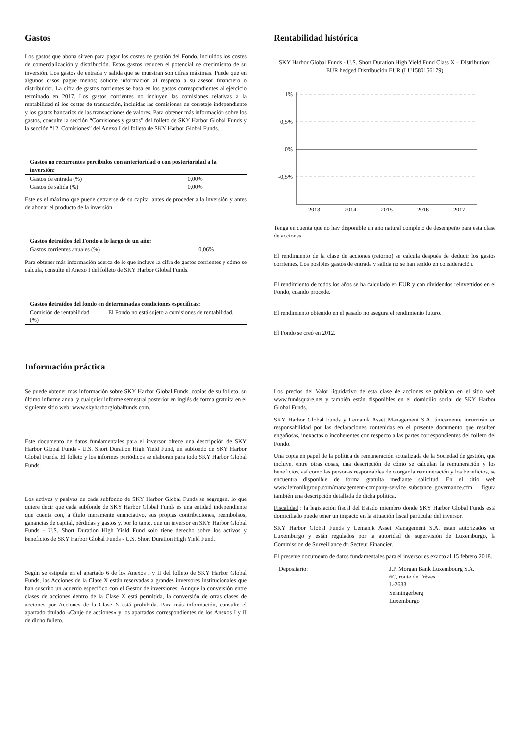Gastos
Los gastos que abona sirven para pagar los costes de gestión del Fondo, incluidos los costes de comercialización y distribución. Estos gastos reducen el potencial de crecimiento de su inversión. Los gastos de entrada y salida que se muestran son cifras máximas. Puede que en algunos casos pague menos; solicite información al respecto a su asesor financiero o distribuidor. La cifra de gastos corrientes se basa en los gastos correspondientes al ejercicio terminado en 2017. Los gastos corrientes no incluyen las comisiones relativas a la rentabilidad ni los costes de transacción, incluidas las comisiones de corretaje independiente y los gastos bancarios de las transacciones de valores. Para obtener más información sobre los gastos, consulte la sección “Comisiones y gastos” del folleto de SKY Harbor Global Funds y la sección “12. Comisiones” del Anexo I del folleto de SKY Harbor Global Funds.
| Gastos no recurrentes percibidos con anterioridad o con posterioridad a la inversión: | |
| --- | --- |
| Gastos de entrada (%) | 0,00% |
| Gastos de salida (%) | 0,00% |
Este es el máximo que puede detraerse de su capital antes de proceder a la inversión y antes de abonar el producto de la inversión.
| Gastos detraídos del Fondo a lo largo de un año: | |
| --- | --- |
| Gastos corrientes anuales (%) | 0,06% |
Para obtener más información acerca de lo que incluye la cifra de gastos corrientes y cómo se calcula, consulte el Anexo I del folleto de SKY Harbor Global Funds.
| Gastos detraídos del fondo en determinadas condiciones específicas: | |
| --- | --- |
| Comisión de rentabilidad (%) | El Fondo no está sujeto a comisiones de rentabilidad. |
Rentabilidad histórica
SKY Harbor Global Funds - U.S. Short Duration High Yield Fund Class X – Distribution: EUR hedged Distribución EUR (LU1580156179)
1%
0,5%
0%
-0,5%
2013
2014
2015
2016
2017
Tenga en cuenta que no hay disponible un año natural completo de desempeño para esta clase de acciones
El rendimiento de la clase de acciones (retorno) se calcula después de deducir los gastos corrientes. Los posibles gastos de entrada y salida no se han tenido en consideración.
El rendimiento de todos los años se ha calculado en EUR y con dividendos reinvertidos en el Fondo, cuando procede.
El rendimiento obtenido en el pasado no asegura el rendimiento futuro.
El Fondo se creó en 2012.
Información práctica
Se puede obtener más información sobre SKY Harbor Global Funds, copias de su folleto, su último informe anual y cualquier informe semestral posterior en inglés de forma gratuita en el siguiente sitio web: www.skyharborglobalfunds.com.
Este documento de datos fundamentales para el inversor ofrece una descripción de SKY Harbor Global Funds - U.S. Short Duration High Yield Fund, un subfondo de SKY Harbor Global Funds. El folleto y los informes periódicos se elaboran para todo SKY Harbor Global Funds.
Los activos y pasivos de cada subfondo de SKY Harbor Global Funds se segregan, lo que quiere decir que cada subfondo de SKY Harbor Global Funds es una entidad independiente que cuenta con, a título meramente enunciativo, sus propias contribuciones, reembolsos, ganancias de capital, pérdidas y gastos y, por lo tanto, que un inversor en SKY Harbor Global Funds - U.S. Short Duration High Yield Fund solo tiene derecho sobre los activos y beneficios de SKY Harbor Global Funds - U.S. Short Duration High Yield Fund.
Según se estipula en el apartado 6 de los Anexos I y II del folleto de SKY Harbor Global Funds, las Acciones de la Clase X están reservadas a grandes inversores institucionales que han suscrito un acuerdo específico con el Gestor de inversiones. Aunque la conversión entre clases de acciones dentro de la Clase X está permitida, la conversión de otras clases de acciones por Acciones de la Clase X está prohibida. Para más información, consulte el apartado titulado «Canje de acciones» y los apartados correspondientes de los Anexos I y II de dicho folleto.
Los precios del Valor liquidativo de esta clase de acciones se publican en el sitio web www.fundsquare.net y también están disponibles en el domicilio social de SKY Harbor Global Funds.
SKY Harbor Global Funds y Lemanik Asset Management S.A. únicamente incurrirán en responsabilidad por las declaraciones contenidas en el presente documento que resulten engañosas, inexactas o incoherentes con respecto a las partes correspondientes del folleto del Fondo.
Una copia en papel de la política de remuneración actualizada de la Sociedad de gestión, que incluye, entre otras cosas, una descripción de cómo se calculan la remuneración y los beneficios, así como las personas responsables de otorgar la remuneración y los beneficios, se encuentra disponible de forma gratuita mediante solicitud. En el sitio web www.lemanikgroup.com/management-company-service_substance_governance.cfm figura también una descripción detallada de dicha política.
Fiscalidad : la legislación fiscal del Estado miembro donde SKY Harbor Global Funds está domiciliado puede tener un impacto en la situación fiscal particular del inversor.
SKY Harbor Global Funds y Lemanik Asset Management S.A. están autorizados en Luxemburgo y están regulados por la autoridad de supervisión de Luxemburgo, la Commission de Surveillance du Secteur Financier.
El presente documento de datos fundamentales para el inversor es exacto al 15 febrero 2018.
Depositario: J.P. Morgan Bank Luxembourg S.A.
6C, route de Trèves
L-2633
Senningerberg
Luxemburgo